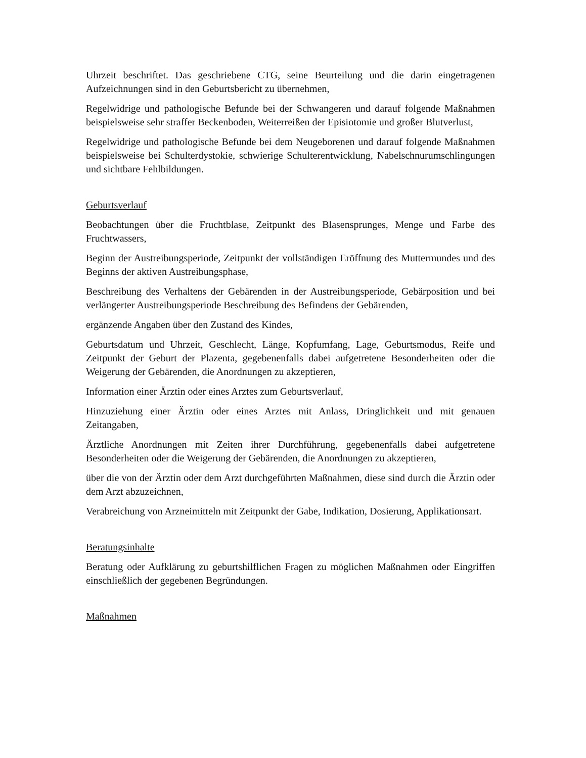Uhrzeit beschriftet. Das geschriebene CTG, seine Beurteilung und die darin eingetragenen Aufzeichnungen sind in den Geburtsbericht zu übernehmen,
Regelwidrige und pathologische Befunde bei der Schwangeren und darauf folgende Maßnahmen beispielsweise sehr straffer Beckenboden, Weiterreißen der Episiotomie und großer Blutverlust,
Regelwidrige und pathologische Befunde bei dem Neugeborenen und darauf folgende Maßnahmen beispielsweise bei Schulterdystokie, schwierige Schulterentwicklung, Nabelschnurumschlingungen und sichtbare Fehlbildungen.
Geburtsverlauf
Beobachtungen über die Fruchtblase, Zeitpunkt des Blasensprunges, Menge und Farbe des Fruchtwassers,
Beginn der Austreibungsperiode, Zeitpunkt der vollständigen Eröffnung des Muttermundes und des Beginns der aktiven Austreibungsphase,
Beschreibung des Verhaltens der Gebärenden in der Austreibungsperiode, Gebärposition und bei verlängerter Austreibungsperiode Beschreibung des Befindens der Gebärenden,
ergänzende Angaben über den Zustand des Kindes,
Geburtsdatum und Uhrzeit, Geschlecht, Länge, Kopfumfang, Lage, Geburtsmodus, Reife und Zeitpunkt der Geburt der Plazenta, gegebenenfalls dabei aufgetretene Besonderheiten oder die Weigerung der Gebärenden, die Anordnungen zu akzeptieren,
Information einer Ärztin oder eines Arztes zum Geburtsverlauf,
Hinzuziehung einer Ärztin oder eines Arztes mit Anlass, Dringlichkeit und mit genauen Zeitangaben,
Ärztliche Anordnungen mit Zeiten ihrer Durchführung, gegebenenfalls dabei aufgetretene Besonderheiten oder die Weigerung der Gebärenden, die Anordnungen zu akzeptieren,
über die von der Ärztin oder dem Arzt durchgeführten Maßnahmen, diese sind durch die Ärztin oder dem Arzt abzuzeichnen,
Verabreichung von Arzneimitteln mit Zeitpunkt der Gabe, Indikation, Dosierung, Applikationsart.
Beratungsinhalte
Beratung oder Aufklärung zu geburtshilflichen Fragen zu möglichen Maßnahmen oder Eingriffen einschließlich der gegebenen Begründungen.
Maßnahmen